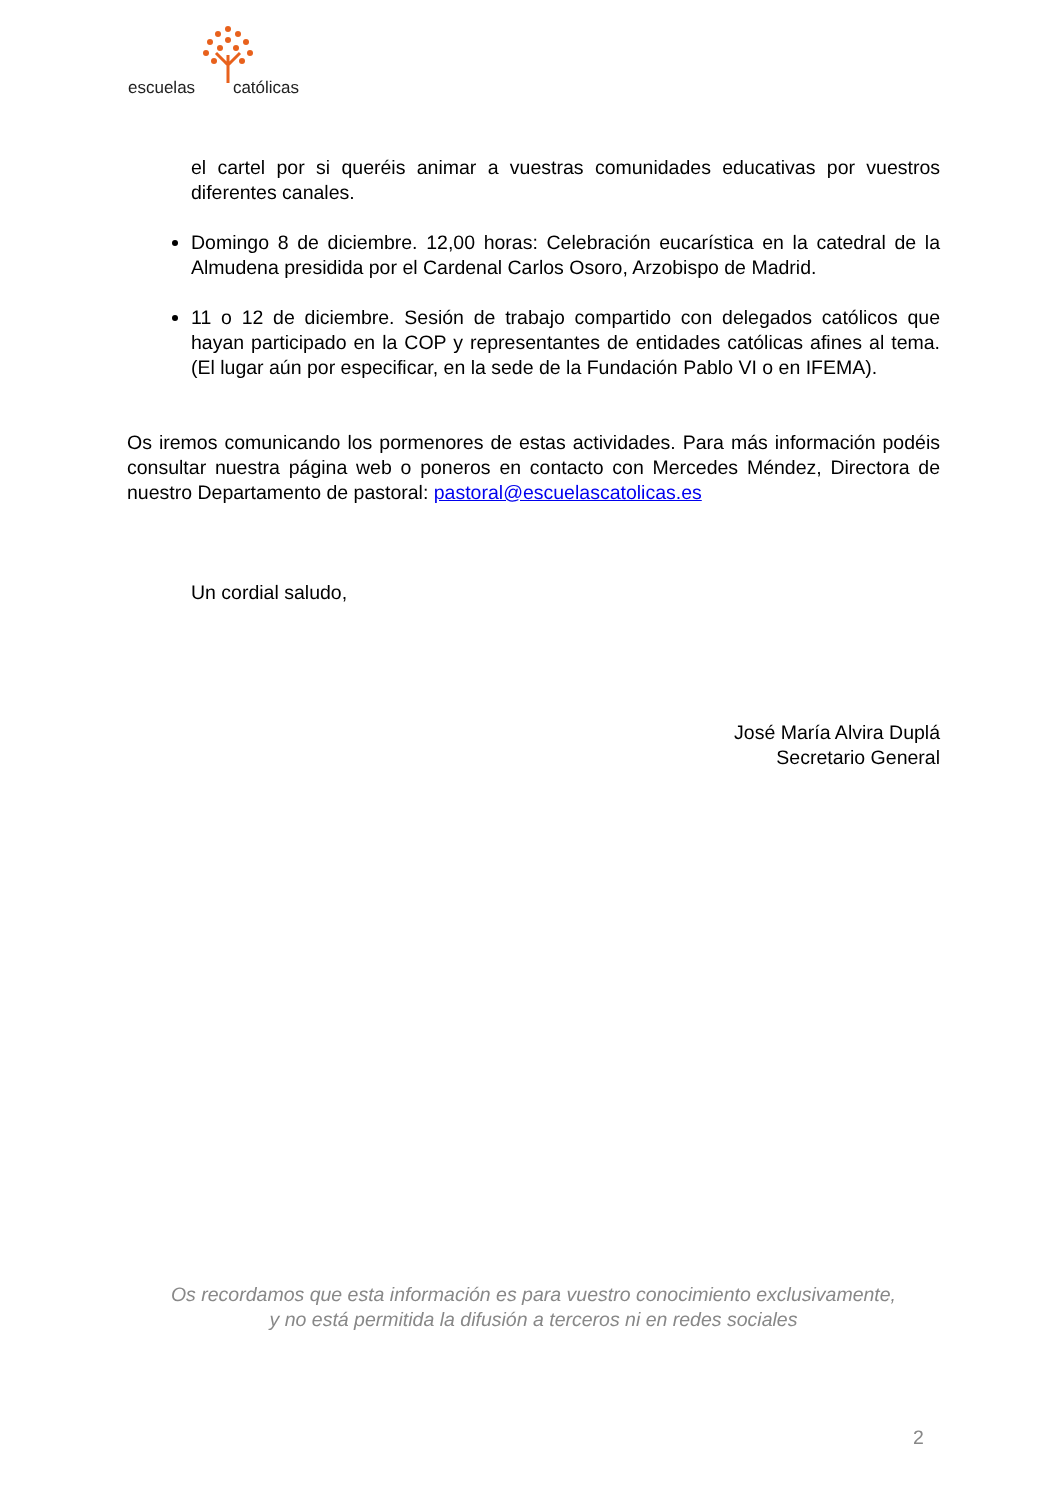escuelas católicas
el cartel por si queréis animar a vuestras comunidades educativas por vuestros diferentes canales.
Domingo 8 de diciembre. 12,00 horas: Celebración eucarística en la catedral de la Almudena presidida por el Cardenal Carlos Osoro, Arzobispo de Madrid.
11 o 12 de diciembre. Sesión de trabajo compartido con delegados católicos que hayan participado en la COP y representantes de entidades católicas afines al tema. (El lugar aún por especificar, en la sede de la Fundación Pablo VI o en IFEMA).
Os iremos comunicando los pormenores de estas actividades. Para más información podéis consultar nuestra página web o poneros en contacto con Mercedes Méndez, Directora de nuestro Departamento de pastoral: pastoral@escuelascatolicas.es
Un cordial saludo,
José María Alvira Duplá
Secretario General
Os recordamos que esta información es para vuestro conocimiento exclusivamente,
y no está permitida la difusión a terceros ni en redes sociales
2